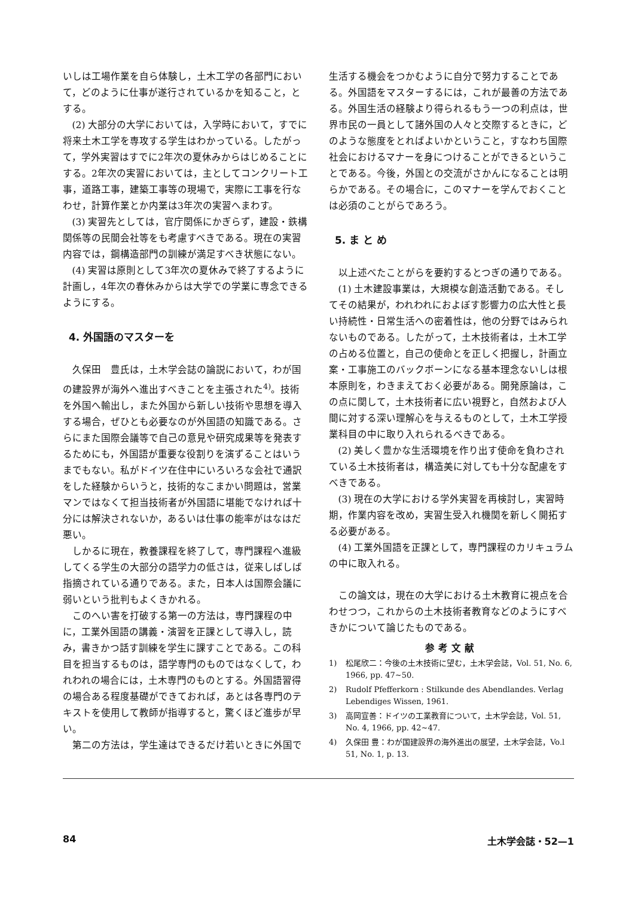いしは工場作業を自ら体験し，土木工学の各部門において，どのように仕事が遂行されているかを知ること，とする。
(2) 大部分の大学においては，入学時において，すでに将来土木工学を専攻する学生はわかっている。したがって，学外実習はすでに2年次の夏休みからはじめることにする。2年次の実習においては，主としてコンクリート工事，道路工事，建築工事等の現場で，実際に工事を行なわせ，計算作業とか内業は3年次の実習へまわす。
(3) 実習先としては，官庁関係にかぎらず，建設・鉄構関係等の民間会社等をも考慮すべきである。現在の実習内容では，鋼構造部門の訓練が満足すべき状態にない。
(4) 実習は原則として3年次の夏休みで終了するように計画し，4年次の春休みからは大学での学業に専念できるようにする。
4. 外国語のマスターを
久保田　豊氏は，土木学会誌の論説において，わが国の建設界が海外へ進出すべきことを主張された<sup>4)</sup>。技術を外国へ輸出し，また外国から新しい技術や思想を導入する場合，ぜひとも必要なのが外国語の知識である。さらにまた国際会議等で自己の意見や研究成果等を発表するためにも，外国語が重要な役割りを演ずることはいうまでもない。私がドイツ在住中にいろいろな会社で通訳をした経験からいうと，技術的なこまかい問題は，営業マンではなくて担当技術者が外国語に堪能でなければ十分には解決されないか，あるいは仕事の能率がはなはだ悪い。
しかるに現在，教養課程を終了して，専門課程へ進級してくる学生の大部分の語学力の低さは，従来しばしば指摘されている通りである。また，日本人は国際会議に弱いという批判もよくきかれる。
このへい害を打破する第一の方法は，専門課程の中に，工業外国語の講義・演習を正課として導入し，読み，書きかつ話す訓練を学生に課すことである。この科目を担当するものは，語学専門のものではなくして，われわれの場合には，土木専門のものとする。外国語習得の場合ある程度基礎ができておれば，あとは各専門のテキストを使用して教師が指導すると，驚くほど進歩が早い。
第二の方法は，学生達はできるだけ若いときに外国で
生活する機会をつかむように自分で努力することである。外国語をマスターするには，これが最善の方法である。外国生活の経験より得られるもう一つの利点は，世界市民の一員として諸外国の人々と交際するときに，どのような態度をとればよいかということ，すなわち国際社会におけるマナーを身につけることができるということである。今後，外国との交流がさかんになることは明らかである。その場合に，このマナーを学んでおくことは必須のことがらであろう。
5. ま と め
以上述べたことがらを要約するとつぎの通りである。
(1) 土木建設事業は，大規模な創造活動である。そしてその結果が，われわれにおよぼす影響力の広大性と長い持続性・日常生活への密着性は，他の分野ではみられないものである。したがって，土木技術者は，土木工学の占める位置と，自己の使命とを正しく把握し，計画立案・工事施工のバックボーンになる基本理念ないしは根本原則を，わきまえておく必要がある。開発原論は，この点に関して，土木技術者に広い視野と，自然および人間に対する深い理解心を与えるものとして，土木工学授業科目の中に取り入れられるべきである。
(2) 美しく豊かな生活環境を作り出す使命を負わされている土木技術者は，構造美に対しても十分な配慮をすべきである。
(3) 現在の大学における学外実習を再検討し，実習時期，作業内容を改め，実習生受入れ機関を新しく開拓する必要がある。
(4) 工業外国語を正課として，専門課程のカリキュラムの中に取入れる。
この論文は，現在の大学における土木教育に視点を合わせつつ，これからの土木技術者教育などのようにすべきかについて論じたものである。
参考文献
1) 松尾欣二：今後の土木技術に望む，土木学会誌，Vol. 51, No. 6, 1966, pp. 47~50.
2) Rudolf Pfefferkorn : Stilkunde des Abendlandes. Verlag Lebendiges Wissen, 1961.
3) 高岡宣善：ドイツの工業教育について，土木学会誌，Vol. 51, No. 4, 1966, pp. 42~47.
4) 久保田 豊：わが国建設界の海外進出の展望，土木学会誌，Vo.l 51, No. 1, p. 13.
84 土木学会誌・52—1